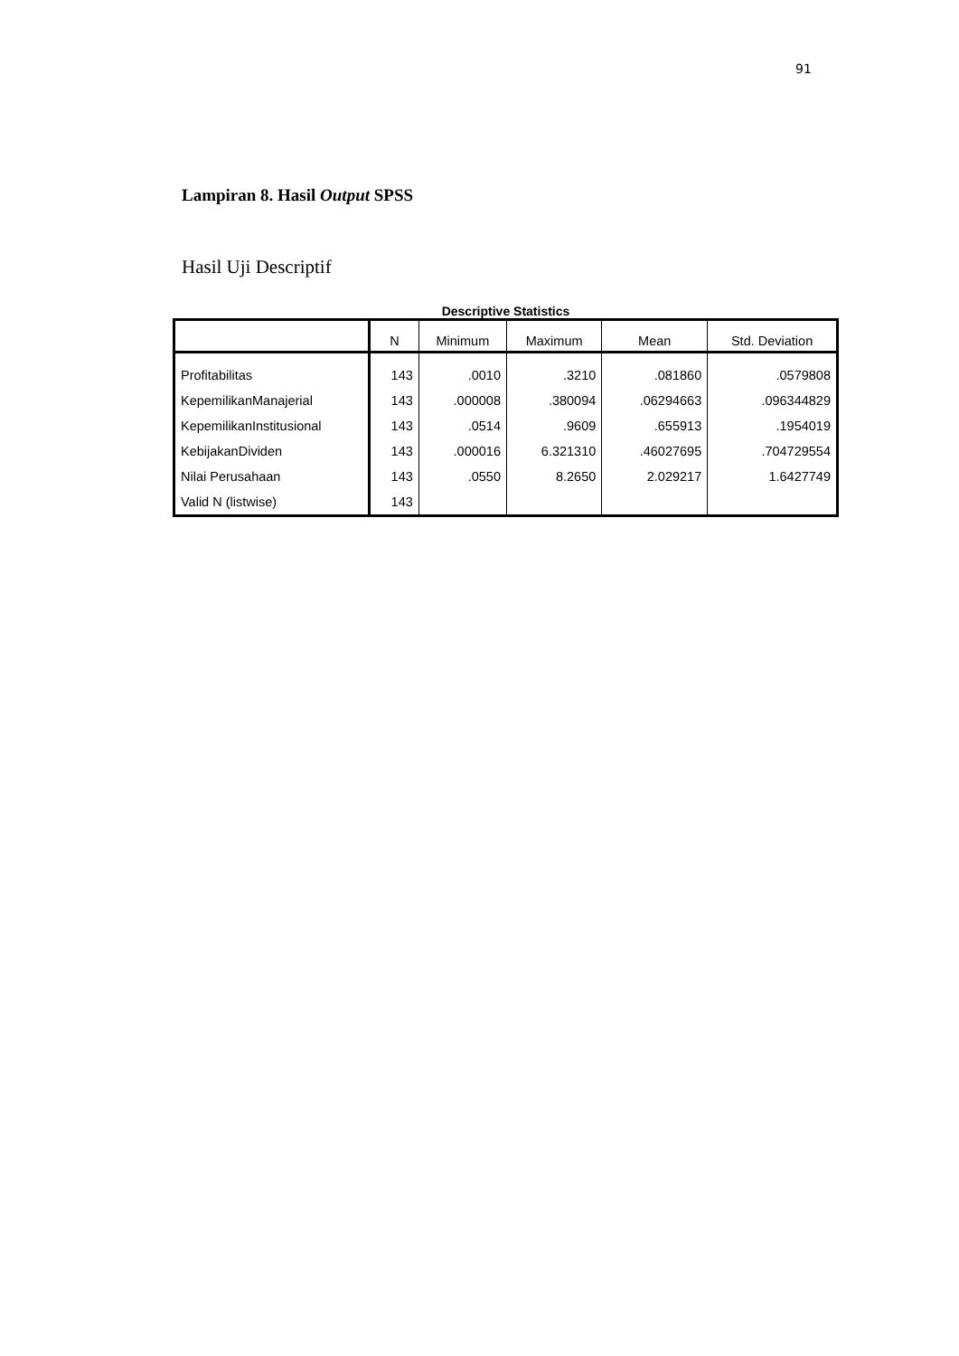91
Lampiran 8. Hasil Output SPSS
Hasil Uji Descriptif
Descriptive Statistics
| | N | Minimum | Maximum | Mean | Std. Deviation |
| --- | --- | --- | --- | --- | --- |
| Profitabilitas | 143 | .0010 | .3210 | .081860 | .0579808 |
| KepemilikanManajerial | 143 | .000008 | .380094 | .06294663 | .096344829 |
| KepemilikanInstitusional | 143 | .0514 | .9609 | .655913 | .1954019 |
| KebijakanDividen | 143 | .000016 | 6.321310 | .46027695 | .704729554 |
| Nilai Perusahaan | 143 | .0550 | 8.2650 | 2.029217 | 1.6427749 |
| Valid N (listwise) | 143 | | | | |